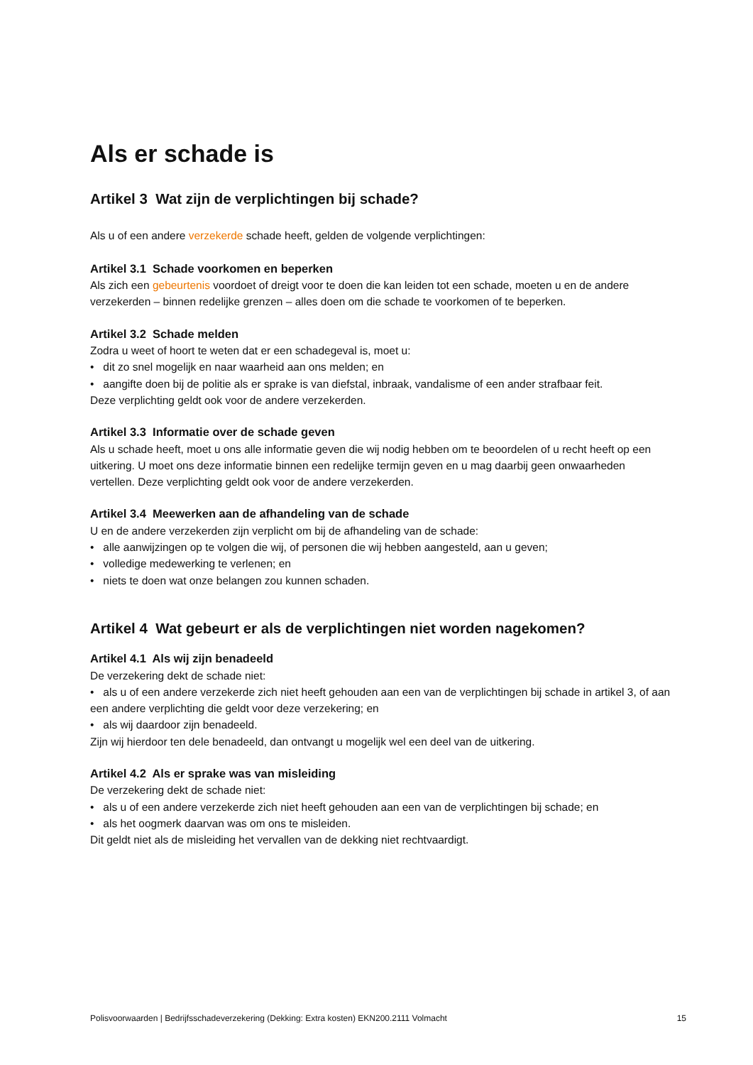Als er schade is
Artikel 3 Wat zijn de verplichtingen bij schade?
Als u of een andere verzekerde schade heeft, gelden de volgende verplichtingen:
Artikel 3.1 Schade voorkomen en beperken
Als zich een gebeurtenis voordoet of dreigt voor te doen die kan leiden tot een schade, moeten u en de andere verzekerden – binnen redelijke grenzen – alles doen om die schade te voorkomen of te beperken.
Artikel 3.2 Schade melden
Zodra u weet of hoort te weten dat er een schadegeval is, moet u:
• dit zo snel mogelijk en naar waarheid aan ons melden; en
• aangifte doen bij de politie als er sprake is van diefstal, inbraak, vandalisme of een ander strafbaar feit.
Deze verplichting geldt ook voor de andere verzekerden.
Artikel 3.3 Informatie over de schade geven
Als u schade heeft, moet u ons alle informatie geven die wij nodig hebben om te beoordelen of u recht heeft op een uitkering. U moet ons deze informatie binnen een redelijke termijn geven en u mag daarbij geen onwaarheden vertellen. Deze verplichting geldt ook voor de andere verzekerden.
Artikel 3.4 Meewerken aan de afhandeling van de schade
U en de andere verzekerden zijn verplicht om bij de afhandeling van de schade:
• alle aanwijzingen op te volgen die wij, of personen die wij hebben aangesteld, aan u geven;
• volledige medewerking te verlenen; en
• niets te doen wat onze belangen zou kunnen schaden.
Artikel 4 Wat gebeurt er als de verplichtingen niet worden nagekomen?
Artikel 4.1 Als wij zijn benadeeld
De verzekering dekt de schade niet:
• als u of een andere verzekerde zich niet heeft gehouden aan een van de verplichtingen bij schade in artikel 3, of aan een andere verplichting die geldt voor deze verzekering; en
• als wij daardoor zijn benadeeld.
Zijn wij hierdoor ten dele benadeeld, dan ontvangt u mogelijk wel een deel van de uitkering.
Artikel 4.2 Als er sprake was van misleiding
De verzekering dekt de schade niet:
• als u of een andere verzekerde zich niet heeft gehouden aan een van de verplichtingen bij schade; en
• als het oogmerk daarvan was om ons te misleiden.
Dit geldt niet als de misleiding het vervallen van de dekking niet rechtvaardigt.
Polisvoorwaarden | Bedrijfsschadeverzekering (Dekking: Extra kosten) EKN200.2111 Volmacht 15